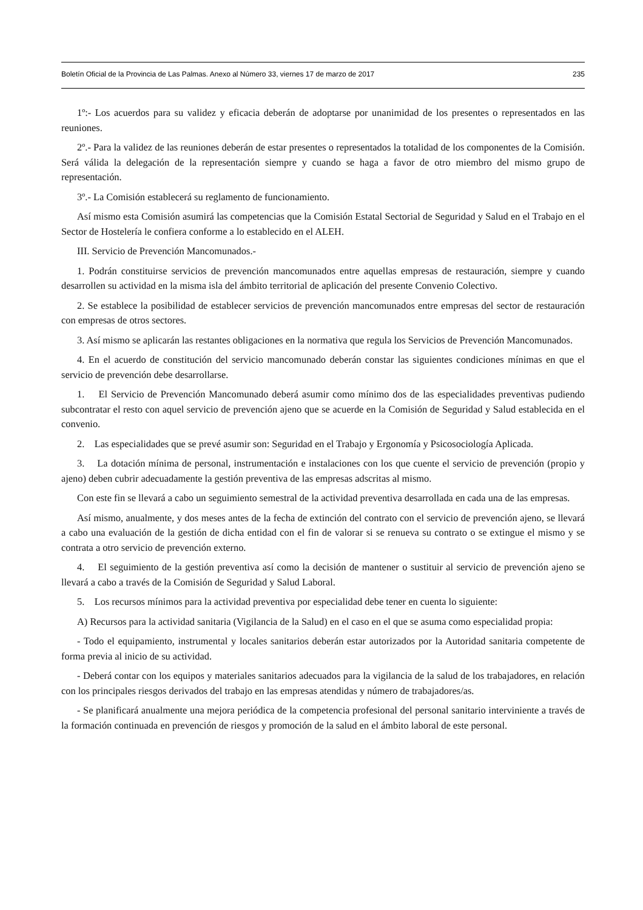Boletín Oficial de la Provincia de Las Palmas. Anexo al Número 33, viernes 17 de marzo de 2017 235
1º:- Los acuerdos para su validez y eficacia deberán de adoptarse por unanimidad de los presentes o representados en las reuniones.
2º.- Para la validez de las reuniones deberán de estar presentes o representados la totalidad de los componentes de la Comisión. Será válida la delegación de la representación siempre y cuando se haga a favor de otro miembro del mismo grupo de representación.
3º.- La Comisión establecerá su reglamento de funcionamiento.
Así mismo esta Comisión asumirá las competencias que la Comisión Estatal Sectorial de Seguridad y Salud en el Trabajo en el Sector de Hostelería le confiera conforme a lo establecido en el ALEH.
III. Servicio de Prevención Mancomunados.-
1. Podrán constituirse servicios de prevención mancomunados entre aquellas empresas de restauración, siempre y cuando desarrollen su actividad en la misma isla del ámbito territorial de aplicación del presente Convenio Colectivo.
2. Se establece la posibilidad de establecer servicios de prevención mancomunados entre empresas del sector de restauración con empresas de otros sectores.
3. Así mismo se aplicarán las restantes obligaciones en la normativa que regula los Servicios de Prevención Mancomunados.
4. En el acuerdo de constitución del servicio mancomunado deberán constar las siguientes condiciones mínimas en que el servicio de prevención debe desarrollarse.
1. El Servicio de Prevención Mancomunado deberá asumir como mínimo dos de las especialidades preventivas pudiendo subcontratar el resto con aquel servicio de prevención ajeno que se acuerde en la Comisión de Seguridad y Salud establecida en el convenio.
2. Las especialidades que se prevé asumir son: Seguridad en el Trabajo y Ergonomía y Psicosociología Aplicada.
3. La dotación mínima de personal, instrumentación e instalaciones con los que cuente el servicio de prevención (propio y ajeno) deben cubrir adecuadamente la gestión preventiva de las empresas adscritas al mismo.
Con este fin se llevará a cabo un seguimiento semestral de la actividad preventiva desarrollada en cada una de las empresas.
Así mismo, anualmente, y dos meses antes de la fecha de extinción del contrato con el servicio de prevención ajeno, se llevará a cabo una evaluación de la gestión de dicha entidad con el fin de valorar si se renueva su contrato o se extingue el mismo y se contrata a otro servicio de prevención externo.
4. El seguimiento de la gestión preventiva así como la decisión de mantener o sustituir al servicio de prevención ajeno se llevará a cabo a través de la Comisión de Seguridad y Salud Laboral.
5. Los recursos mínimos para la actividad preventiva por especialidad debe tener en cuenta lo siguiente:
A) Recursos para la actividad sanitaria (Vigilancia de la Salud) en el caso en el que se asuma como especialidad propia:
- Todo el equipamiento, instrumental y locales sanitarios deberán estar autorizados por la Autoridad sanitaria competente de forma previa al inicio de su actividad.
- Deberá contar con los equipos y materiales sanitarios adecuados para la vigilancia de la salud de los trabajadores, en relación con los principales riesgos derivados del trabajo en las empresas atendidas y número de trabajadores/as.
- Se planificará anualmente una mejora periódica de la competencia profesional del personal sanitario interviniente a través de la formación continuada en prevención de riesgos y promoción de la salud en el ámbito laboral de este personal.